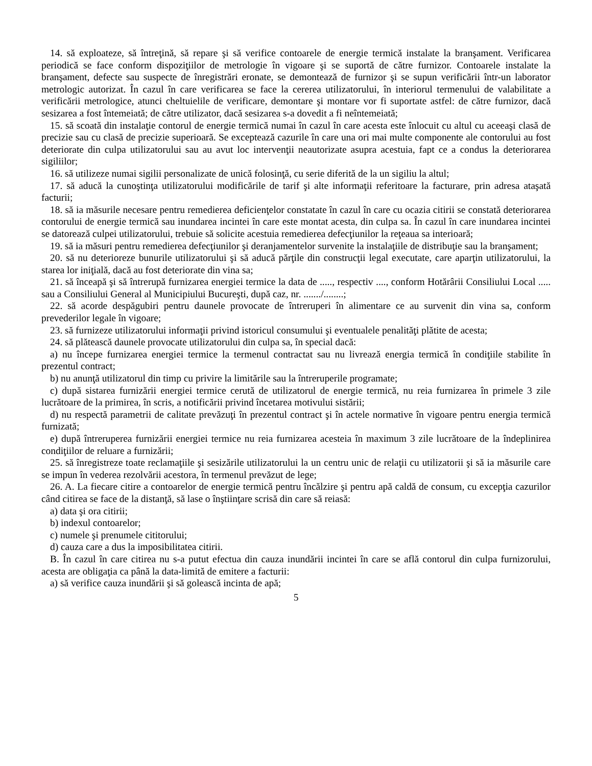14. să exploateze, să întreţină, să repare şi să verifice contoarele de energie termică instalate la branşament. Verificarea periodică se face conform dispoziţiilor de metrologie în vigoare şi se suportă de către furnizor. Contoarele instalate la branşament, defecte sau suspecte de înregistrări eronate, se demontează de furnizor şi se supun verificării într-un laborator metrologic autorizat. În cazul în care verificarea se face la cererea utilizatorului, în interiorul termenului de valabilitate a verificării metrologice, atunci cheltuielile de verificare, demontare şi montare vor fi suportate astfel: de către furnizor, dacă sesizarea a fost întemeiată; de către utilizator, dacă sesizarea s-a dovedit a fi neîntemeiată;
15. să scoată din instalaţie contorul de energie termică numai în cazul în care acesta este înlocuit cu altul cu aceeaşi clasă de precizie sau cu clasă de precizie superioară. Se exceptează cazurile în care una ori mai multe componente ale contorului au fost deteriorate din culpa utilizatorului sau au avut loc intervenţii neautorizate asupra acestuia, fapt ce a condus la deteriorarea sigiliilor;
16. să utilizeze numai sigilii personalizate de unică folosinţă, cu serie diferită de la un sigiliu la altul;
17. să aducă la cunoştinţa utilizatorului modificările de tarif şi alte informaţii referitoare la facturare, prin adresa ataşată facturii;
18. să ia măsurile necesare pentru remedierea deficienţelor constatate în cazul în care cu ocazia citirii se constată deteriorarea contorului de energie termică sau inundarea incintei în care este montat acesta, din culpa sa. În cazul în care inundarea incintei se datorează culpei utilizatorului, trebuie să solicite acestuia remedierea defecţiunilor la reţeaua sa interioară;
19. să ia măsuri pentru remedierea defecţiunilor şi deranjamentelor survenite la instalaţiile de distribuţie sau la branşament;
20. să nu deterioreze bunurile utilizatorului şi să aducă părţile din construcţii legal executate, care aparţin utilizatorului, la starea lor iniţială, dacă au fost deteriorate din vina sa;
21. să înceapă şi să întrerupă furnizarea energiei termice la data de ....., respectiv ...., conform Hotărârii Consiliului Local ..... sau a Consiliului General al Municipiului Bucureşti, după caz, nr. ......./........;
22. să acorde despăgubiri pentru daunele provocate de întreruperi în alimentare ce au survenit din vina sa, conform prevederilor legale în vigoare;
23. să furnizeze utilizatorului informaţii privind istoricul consumului şi eventualele penalităţi plătite de acesta;
24. să plătească daunele provocate utilizatorului din culpa sa, în special dacă:
a) nu începe furnizarea energiei termice la termenul contractat sau nu livrează energia termică în condiţiile stabilite în prezentul contract;
b) nu anunţă utilizatorul din timp cu privire la limitările sau la întreruperile programate;
c) după sistarea furnizării energiei termice cerută de utilizatorul de energie termică, nu reia furnizarea în primele 3 zile lucrătoare de la primirea, în scris, a notificării privind încetarea motivului sistării;
d) nu respectă parametrii de calitate prevăzuţi în prezentul contract şi în actele normative în vigoare pentru energia termică furnizată;
e) după întreruperea furnizării energiei termice nu reia furnizarea acesteia în maximum 3 zile lucrătoare de la îndeplinirea condiţiilor de reluare a furnizării;
25. să înregistreze toate reclamaţiile şi sesizările utilizatorului la un centru unic de relaţii cu utilizatorii şi să ia măsurile care se impun în vederea rezolvării acestora, în termenul prevăzut de lege;
26. A. La fiecare citire a contoarelor de energie termică pentru încălzire şi pentru apă caldă de consum, cu excepţia cazurilor când citirea se face de la distanţă, să lase o înştiinţare scrisă din care să reiasă:
a) data şi ora citirii;
b) indexul contoarelor;
c) numele şi prenumele cititorului;
d) cauza care a dus la imposibilitatea citirii.
B. În cazul în care citirea nu s-a putut efectua din cauza inundării incintei în care se află contorul din culpa furnizorului, acesta are obligaţia ca până la data-limită de emitere a facturii:
a) să verifice cauza inundării şi să golească incinta de apă;
5